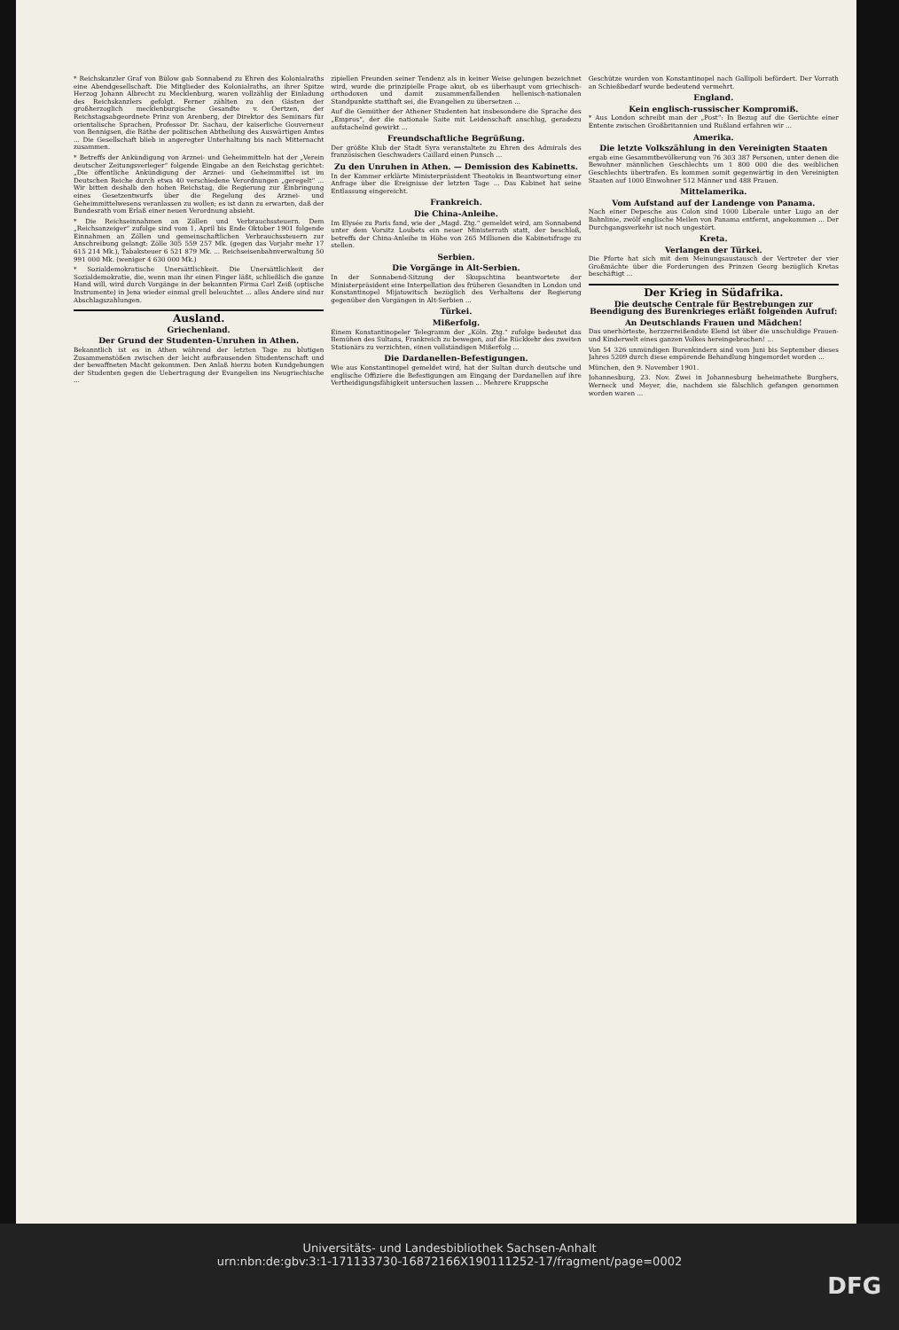* Reichskanzler Graf von Bülow gab Sonnabend zu Ehren des Kolonialraths eine Abendgesellschaft. Die Mitglieder des Kolonialraths, an ihrer Spitze Herzog Johann Albrecht zu Mecklenburg, waren vollzählig der Einladung des Reichskanzlers gefolgt. Ferner zählten zu den Gästen der großherzoglich mecklenburgische Gesandte v. Oertzen, der Reichstagsabgeordnete Prinz von Arenberg, der Direktor des Seminars für orientalische Sprachen, Professor Dr. Sachau, der kaiserliche Gouverneur von Bennigsen, die Räthe der politischen Abtheilung des Auswärtigen Amtes ... Die Gesellschaft blieb in angeregter Unterhaltung bis nach Mitternacht zusammen.
* Betreffs der Ankündigung von Arznei- und Geheimmitteln hat der „Verein deutscher Zeitungsverleger“ folgende Eingabe an den Reichstag gerichtet: „Die öffentliche Ankündigung der Arznei- und Geheimmittel ist im Deutschen Reiche durch etwa 40 verschiedene Verordnungen „geregelt“ ... Wir bitten deshalb den hohen Reichstag, die Regierung zur Einbringung eines Gesetzentwurfs über die Regelung des Arznei- und Geheimmittelwesens veranlassen zu wollen; es ist dann zu erwarten, daß der Bundesrath vom Erlaß einer neuen Verordnung absieht.
* Die Reichseinnahmen an Zöllen und Verbrauchssteuern. Dem „Reichsanzeiger“ zufolge sind vom 1. April bis Ende Oktober 1901 folgende Einnahmen an Zöllen und gemeinschaftlichen Verbrauchssteuern zur Anschreibung gelangt: Zölle 305 559 257 Mk. (gegen das Vorjahr mehr 17 615 214 Mk.), Tabaksteuer 6 521 879 Mk. ... Reichseisenbahnverwaltung 50 991 000 Mk. (weniger 4 630 000 Mk.)
* Sozialdemokratische Unersättlichkeit. Die Unersättlichkeit der Sozialdemokratie, die, wenn man ihr einen Finger läßt, schließlich die ganze Hand will, wird durch Vorgänge in der bekannten Firma Carl Zeiß (optische Instrumente) in Jena wieder einmal grell beleuchtet ... alles Andere sind nur Abschlagszahlungen.
Ausland.
Griechenland.
Der Grund der Studenten-Unruhen in Athen.
Bekanntlich ist es in Athen während der letzten Tage zu blutigen Zusammenstößen zwischen der leicht aufbrausenden Studentenschaft und der bewaffneten Macht gekommen. Den Anlaß hierzu boten Kundgebungen der Studenten gegen die Uebertragung der Evangelien ins Neugriechische ...
zipiellen Freunden seiner Tendenz als in keiner Weise gelungen bezeichnet wird, wurde die prinzipielle Frage akut, ob es überhaupt vom griechisch-orthodoxen und damit zusammenfallenden hellenisch-nationalen Standpunkte statthaft sei, die Evangelien zu übersetzen ...
Auf die Gemüther der Athener Studenten hat insbesondere die Sprache des „Empros“, der die nationale Saite mit Leidenschaft anschlug, geradezu aufstachelnd gewirkt ...
Freundschaftliche Begrüßung.
Der größte Klub der Stadt Syra veranstaltete zu Ehren des Admirals des französischen Geschwaders Caillard einen Punsch ...
Zu den Unruhen in Athen. — Demission des Kabinetts.
In der Kammer erklärte Ministerpräsident Theotokis in Beantwortung einer Anfrage über die Ereignisse der letzten Tage ... Das Kabinet hat seine Entlassung eingereicht.
Frankreich.
Die China-Anleihe.
Im Elysée zu Paris fand, wie der „Magd. Ztg.“ gemeldet wird, am Sonnabend unter dem Vorsitz Loubets ein neuer Ministerrath statt, der beschloß, betreffs der China-Anleihe in Höhe von 265 Millionen die Kabinetsfrage zu stellen.
Serbien.
Die Vorgänge in Alt-Serbien.
In der Sonnabend-Sitzung der Skupschtina beantwortete der Ministerpräsident eine Interpellation des früheren Gesandten in London und Konstantinopel Mijatowitsch bezüglich des Verhaltens der Regierung gegenüber den Vorgängen in Alt-Serbien ...
Türkei.
Mißerfolg.
Einem Konstantinopeler Telegramm der „Köln. Ztg.“ zufolge bedeutet das Bemühen des Sultans, Frankreich zu bewegen, auf die Rückkehr des zweiten Stationärs zu verzichten, einen vollständigen Mißerfolg ...
Die Dardanellen-Befestigungen.
Wie aus Konstantinopel gemeldet wird, hat der Sultan durch deutsche und englische Offiziere die Befestigungen am Eingang der Dardanellen auf ihre Vertheidigungsfähigkeit untersuchen lassen ... Mehrere Kruppsche
Geschütze wurden von Konstantinopel nach Gallipoli befördert. Der Vorrath an Schießbedarf wurde bedeutend vermehrt.
England.
Kein englisch-russischer Kompromiß.
* Aus London schreibt man der „Post“: In Bezug auf die Gerüchte einer Entente zwischen Großbritannien und Rußland erfahren wir ...
Amerika.
Die letzte Volkszählung in den Vereinigten Staaten
ergab eine Gesammtbevölkerung von 76 303 387 Personen, unter denen die Bewohner männlichen Geschlechts um 1 800 000 die des weiblichen Geschlechts übertrafen. Es kommen somit gegenwärtig in den Vereinigten Staaten auf 1000 Einwohner 512 Männer und 488 Frauen.
Mittelamerika.
Vom Aufstand auf der Landenge von Panama.
Nach einer Depesche aus Colon sind 1000 Liberale unter Lugo an der Bahnlinie, zwölf englische Meilen von Panama entfernt, angekommen ... Der Durchgangsverkehr ist noch ungestört.
Kreta.
Verlangen der Türkei.
Die Pforte hat sich mit dem Meinungsaustausch der Vertreter der vier Großmächte über die Forderungen des Prinzen Georg bezüglich Kretas beschäftigt ...
Der Krieg in Südafrika.
Die deutsche Centrale für Bestrebungen zur Beendigung des Burenkrieges erläßt folgenden Aufruf:
An Deutschlands Frauen und Mädchen!
Das unerhörteste, herzzerreißendste Elend ist über die unschuldige Frauen- und Kinderwelt eines ganzen Volkes hereingebrochen! ...
Von 54 326 unmündigen Burenkindern sind vom Juni bis September dieses Jahres 5209 durch diese empörende Behandlung hingemordet worden ...
München, den 9. November 1901.
Johannesburg, 23. Nov. Zwei in Johannesburg beheimathete Burghers, Werneck und Meyer, die, nachdem sie fälschlich gefangen genommen worden waren ...
Universitäts- und Landesbibliothek Sachsen-Anhalt
urn:nbn:de:gbv:3:1-171133730-16872166X190111252-17/fragment/page=0002
DFG